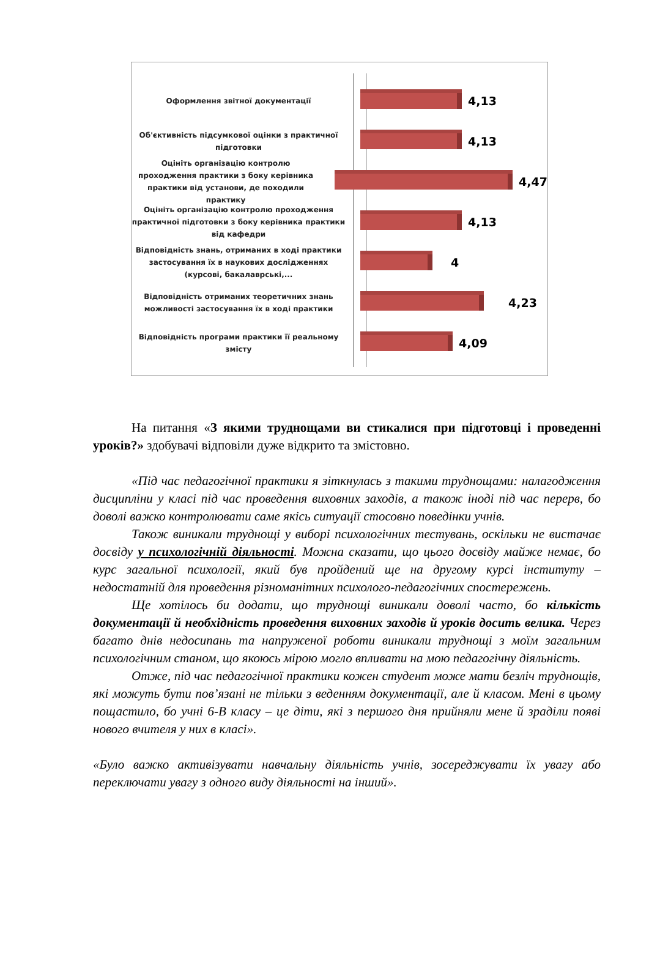Оформлення звітної документації
4,13
Об'єктивність підсумкової оцінки з практичної підготовки
4,13
Оцініть організацію контролю проходження практики з боку керівника практики від установи, де походили практику
4,47
Оцініть організацію контролю проходження практичної підготовки з боку керівника практики від кафедри
4,13
Відповідність знань, отриманих в ході практики застосування їх в наукових дослідженнях (курсові, бакалаврські,...
4
Відповідність отриманих теоретичних знань можливості застосування їх в ході практики
4,23
Відповідність програми практики її реальному змісту
4,09
На питання «З якими труднощами ви стикалися при підготовці і проведенні уроків?» здобувачі відповіли дуже відкрито та змістовно.
«Під час педагогічної практики я зіткнулась з такими труднощами: налагодження дисципліни у класі під час проведення виховних заходів, а також іноді під час перерв, бо доволі важко контролювати саме якісь ситуації стосовно поведінки учнів.
Також виникали труднощі у виборі психологічних тестувань, оскільки не вистачає досвіду у психологічній діяльності. Можна сказати, що цього досвіду майже немає, бо курс загальної психології, який був пройдений ще на другому курсі інституту – недостатній для проведення різноманітних психолого-педагогічних спостережень.
Ще хотілось би додати, що труднощі виникали доволі часто, бо кількість документації й необхідність проведення виховних заходів й уроків досить велика. Через багато днів недосипань та напруженої роботи виникали труднощі з моїм загальним психологічним станом, що якоюсь мірою могло впливати на мою педагогічну діяльність.
Отже, під час педагогічної практики кожен студент може мати безліч труднощів, які можуть бути пов’язані не тільки з веденням документації, але й класом. Мені в цьому пощастило, бо учні 6-В класу – це діти, які з першого дня прийняли мене й зраділи появі нового вчителя у них в класі».
«Було важко активізувати навчальну діяльність учнів, зосереджувати їх увагу або переключати увагу з одного виду діяльності на інший».